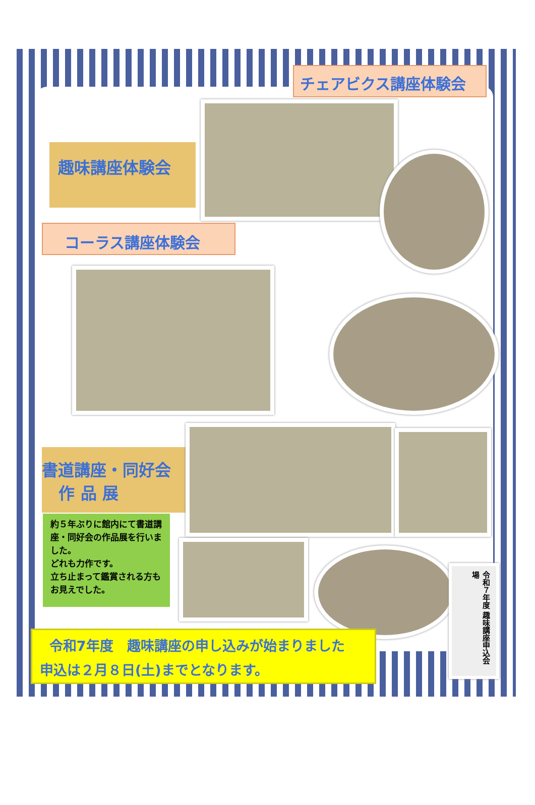チェアビクス講座体験会
趣味講座体験会
コーラス講座体験会
書道講座・同好会
作 品 展
約５年ぶりに館内にて書道講座・同好会の作品展を行いました。
どれも力作です。
立ち止まって鑑賞される方もお見えでした。
令和７年度 趣味講座申込会場
令和7年度　趣味講座の申し込みが始まりました
申込は２月８日(土)までとなります。